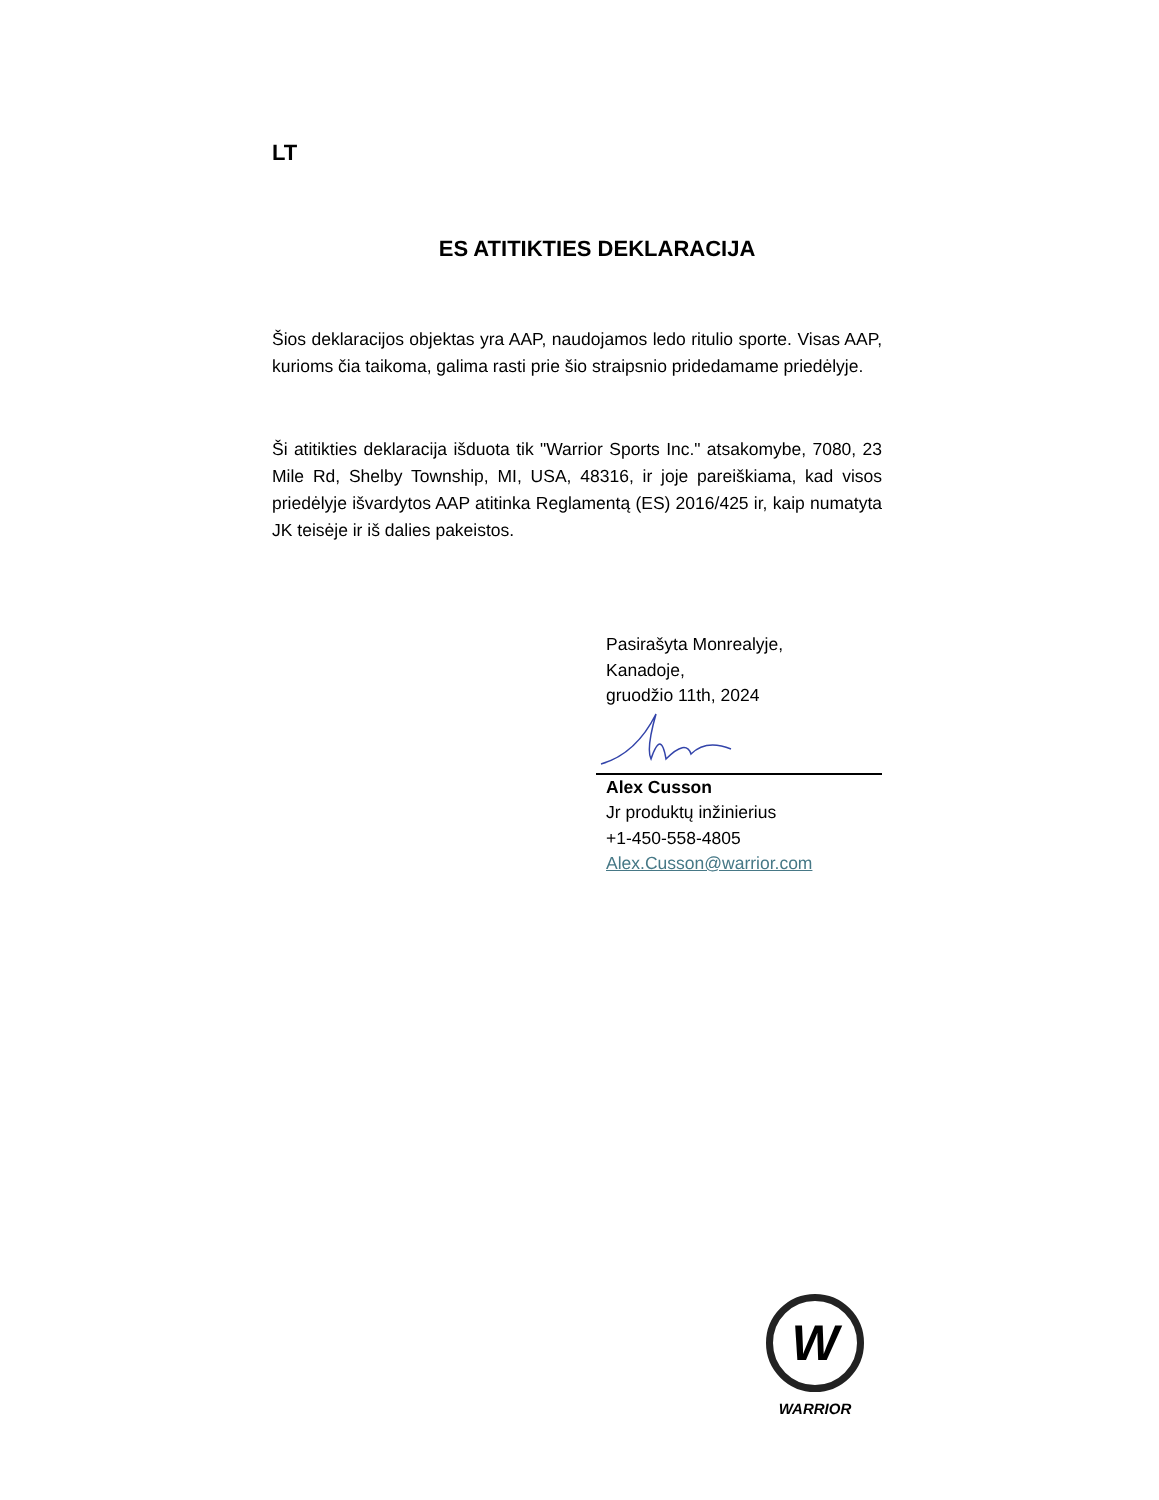LT
ES ATITIKTIES DEKLARACIJA
Šios deklaracijos objektas yra AAP, naudojamos ledo ritulio sporte. Visas AAP, kurioms čia taikoma, galima rasti prie šio straipsnio pridedamame priedėlyje.
Ši atitikties deklaracija išduota tik "Warrior Sports Inc." atsakomybe, 7080, 23 Mile Rd, Shelby Township, MI, USA, 48316, ir joje pareiškiama, kad visos priedėlyje išvardytos AAP atitinka Reglamentą (ES) 2016/425 ir, kaip numatyta JK teisėje ir iš dalies pakeistos.
Pasirašyta Monrealyje,
Kanadoje,
gruodžio 11th, 2024
Alex Cusson
Jr produktų inžinierius
+1-450-558-4805
Alex.Cusson@warrior.com
W
WARRIOR